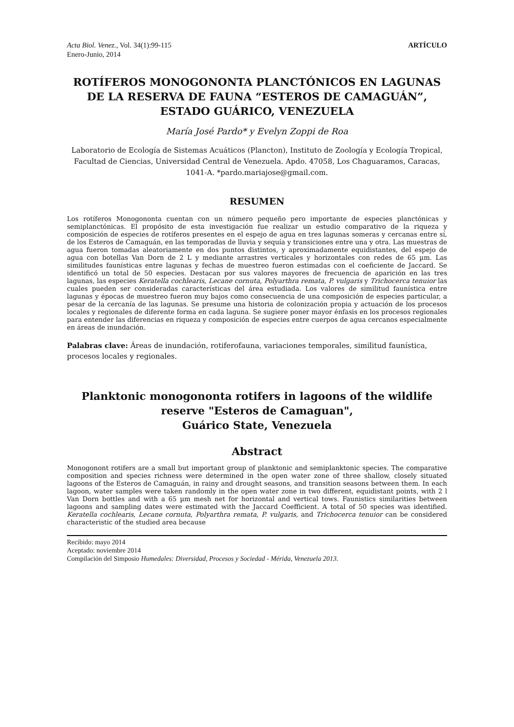Acta Biol. Venez., Vol. 34(1):99-115
Enero-Junio, 2014
ARTÍCULO
ROTÍFEROS MONOGONONTA PLANCTÓNICOS EN LAGUNAS DE LA RESERVA DE FAUNA “ESTEROS DE CAMAGUÁN”, ESTADO GUÁRICO, VENEZUELA
María José Pardo* y Evelyn Zoppi de Roa
Laboratorio de Ecología de Sistemas Acuáticos (Plancton), Instituto de Zoología y Ecología Tropical, Facultad de Ciencias, Universidad Central de Venezuela. Apdo. 47058, Los Chaguaramos, Caracas, 1041-A. *pardo.mariajose@gmail.com.
RESUMEN
Los rotíferos Monogononta cuentan con un número pequeño pero importante de especies planctónicas y semiplanctónicas. El propósito de esta investigación fue realizar un estudio comparativo de la riqueza y composición de especies de rotíferos presentes en el espejo de agua en tres lagunas someras y cercanas entre sí, de los Esteros de Camaguán, en las temporadas de lluvia y sequía y transiciones entre una y otra. Las muestras de agua fueron tomadas aleatoriamente en dos puntos distintos, y aproximadamente equidistantes, del espejo de agua con botellas Van Dorn de 2 L y mediante arrastres verticales y horizontales con redes de 65 µm. Las similitudes faunísticas entre lagunas y fechas de muestreo fueron estimadas con el coeficiente de Jaccard. Se identificó un total de 50 especies. Destacan por sus valores mayores de frecuencia de aparición en las tres lagunas, las especies Keratella cochlearis, Lecane cornuta, Polyarthra remata, P. vulgaris y Trichocerca tenuior las cuales pueden ser consideradas características del área estudiada. Los valores de similitud faunística entre lagunas y épocas de muestreo fueron muy bajos como consecuencia de una composición de especies particular, a pesar de la cercanía de las lagunas. Se presume una historia de colonización propia y actuación de los procesos locales y regionales de diferente forma en cada laguna. Se sugiere poner mayor énfasis en los procesos regionales para entender las diferencias en riqueza y composición de especies entre cuerpos de agua cercanos especialmente en áreas de inundación.
Palabras clave: Áreas de inundación, rotiferofauna, variaciones temporales, similitud faunística, procesos locales y regionales.
Planktonic monogononta rotifers in lagoons of the wildlife reserve "Esteros de Camaguan",
Guárico State, Venezuela
Abstract
Monogonont rotifers are a small but important group of planktonic and semiplanktonic species. The comparative composition and species richness were determined in the open water zone of three shallow, closely situated lagoons of the Esteros de Camaguán, in rainy and drought seasons, and transition seasons between them. In each lagoon, water samples were taken randomly in the open water zone in two different, equidistant points, with 2 l Van Dorn bottles and with a 65 µm mesh net for horizontal and vertical tows. Faunistics similarities between lagoons and sampling dates were estimated with the Jaccard Coefficient. A total of 50 species was identified. Keratella cochlearis, Lecane cornuta, Polyarthra remata, P. vulgaris, and Trichocerca tenuior can be considered characteristic of the studied area because
Recibido: mayo 2014
Aceptado: noviembre 2014
Compilación del Simposio Humedales: Diversidad, Procesos y Sociedad - Mérida, Venezuela 2013.